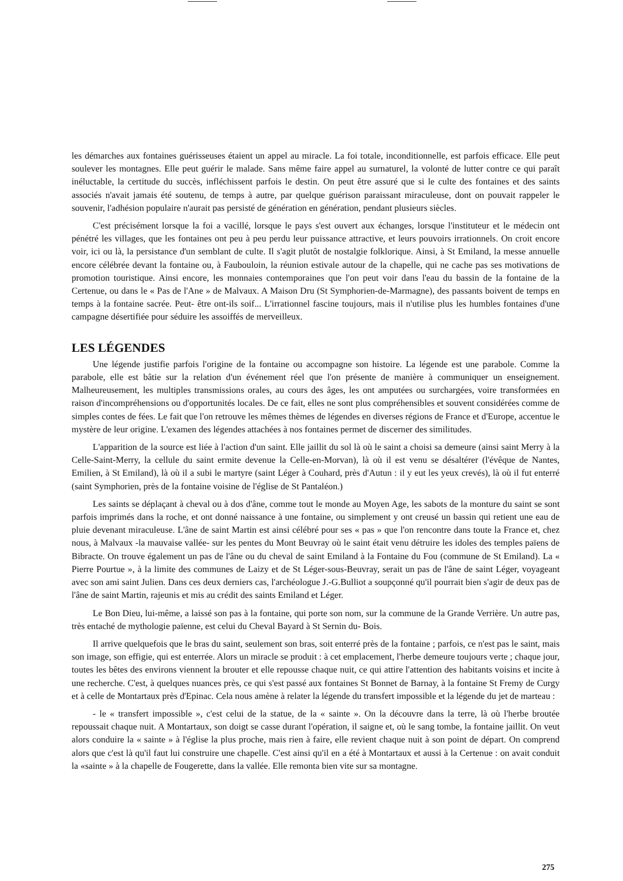les démarches aux fontaines guérisseuses étaient un appel au miracle. La foi totale, inconditionnelle, est parfois efficace. Elle peut soulever les montagnes. Elle peut guérir le malade. Sans même faire appel au surnaturel, la volonté de lutter contre ce qui paraît inéluctable, la certitude du succès, infléchissent parfois le destin. On peut être assuré que si le culte des fontaines et des saints associés n'avait jamais été soutenu, de temps à autre, par quelque guérison paraissant miraculeuse, dont on pouvait rappeler le souvenir, l'adhésion populaire n'aurait pas persisté de génération en génération, pendant plusieurs siècles.
C'est précisément lorsque la foi a vacillé, lorsque le pays s'est ouvert aux échanges, lorsque l'instituteur et le médecin ont pénétré les villages, que les fontaines ont peu à peu perdu leur puissance attractive, et leurs pouvoirs irrationnels. On croit encore voir, ici ou là, la persistance d'un semblant de culte. Il s'agit plutôt de nostalgie folklorique. Ainsi, à St Emiland, la messe annuelle encore célébrée devant la fontaine ou, à Faubouloin, la réunion estivale autour de la chapelle, qui ne cache pas ses motivations de promotion touristique. Ainsi encore, les monnaies contemporaines que l'on peut voir dans l'eau du bassin de la fontaine de la Certenue, ou dans le « Pas de l'Ane » de Malvaux. A Maison Dru (St Symphorien-de-Marmagne), des passants boivent de temps en temps à la fontaine sacrée. Peut- être ont-ils soif... L'irrationnel fascine toujours, mais il n'utilise plus les humbles fontaines d'une campagne désertifiée pour séduire les assoiffés de merveilleux.
LES LÉGENDES
Une légende justifie parfois l'origine de la fontaine ou accompagne son histoire. La légende est une parabole. Comme la parabole, elle est bâtie sur la relation d'un événement réel que l'on présente de manière à communiquer un enseignement. Malheureusement, les multiples transmissions orales, au cours des âges, les ont amputées ou surchargées, voire transformées en raison d'incompréhensions ou d'opportunités locales. De ce fait, elles ne sont plus compréhensibles et souvent considérées comme de simples contes de fées. Le fait que l'on retrouve les mêmes thèmes de légendes en diverses régions de France et d'Europe, accentue le mystère de leur origine. L'examen des légendes attachées à nos fontaines permet de discerner des similitudes.
L'apparition de la source est liée à l'action d'un saint. Elle jaillit du sol là où le saint a choisi sa demeure (ainsi saint Merry à la Celle-Saint-Merry, la cellule du saint ermite devenue la Celle-en-Morvan), là où il est venu se désaltérer (l'évêque de Nantes, Emilien, à St Emiland), là où il a subi le martyre (saint Léger à Couhard, près d'Autun : il y eut les yeux crevés), là où il fut enterré (saint Symphorien, près de la fontaine voisine de l'église de St Pantaléon.)
Les saints se déplaçant à cheval ou à dos d'âne, comme tout le monde au Moyen Age, les sabots de la monture du saint se sont parfois imprimés dans la roche, et ont donné naissance à une fontaine, ou simplement y ont creusé un bassin qui retient une eau de pluie devenant miraculeuse. L'âne de saint Martin est ainsi célébré pour ses « pas » que l'on rencontre dans toute la France et, chez nous, à Malvaux -la mauvaise vallée- sur les pentes du Mont Beuvray où le saint était venu détruire les idoles des temples païens de Bibracte. On trouve également un pas de l'âne ou du cheval de saint Emiland à la Fontaine du Fou (commune de St Emiland). La « Pierre Pourtue », à la limite des communes de Laizy et de St Léger-sous-Beuvray, serait un pas de l'âne de saint Léger, voyageant avec son ami saint Julien. Dans ces deux derniers cas, l'archéologue J.-G.Bulliot a soupçonné qu'il pourrait bien s'agir de deux pas de l'âne de saint Martin, rajeunis et mis au crédit des saints Emiland et Léger.
Le Bon Dieu, lui-même, a laissé son pas à la fontaine, qui porte son nom, sur la commune de la Grande Verrière. Un autre pas, très entaché de mythologie païenne, est celui du Cheval Bayard à St Sernin du- Bois.
Il arrive quelquefois que le bras du saint, seulement son bras, soit enterré près de la fontaine ; parfois, ce n'est pas le saint, mais son image, son effigie, qui est enterrée. Alors un miracle se produit : à cet emplacement, l'herbe demeure toujours verte ; chaque jour, toutes les bêtes des environs viennent la brouter et elle repousse chaque nuit, ce qui attire l'attention des habitants voisins et incite à une recherche. C'est, à quelques nuances près, ce qui s'est passé aux fontaines St Bonnet de Barnay, à la fontaine St Fremy de Curgy et à celle de Montartaux près d'Epinac. Cela nous amène à relater la légende du transfert impossible et la légende du jet de marteau :
- le « transfert impossible », c'est celui de la statue, de la « sainte ». On la découvre dans la terre, là où l'herbe broutée repoussait chaque nuit. A Montartaux, son doigt se casse durant l'opération, il saigne et, où le sang tombe, la fontaine jaillit. On veut alors conduire la « sainte » à l'église la plus proche, mais rien à faire, elle revient chaque nuit à son point de départ. On comprend alors que c'est là qu'il faut lui construire une chapelle. C'est ainsi qu'il en a été à Montartaux et aussi à la Certenue : on avait conduit la «sainte » à la chapelle de Fougerette, dans la vallée. Elle remonta bien vite sur sa montagne.
275